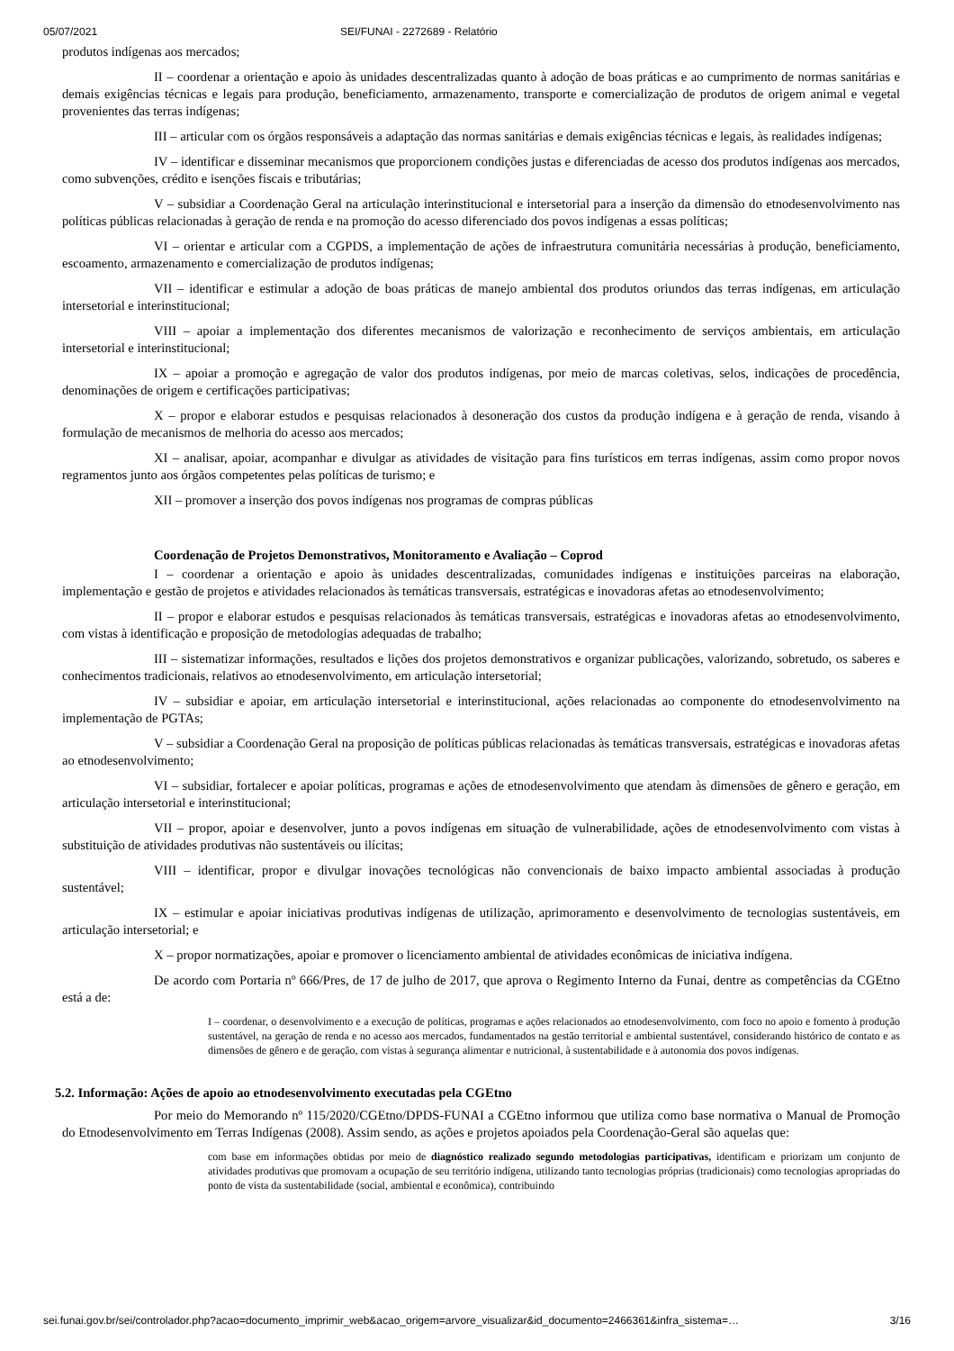05/07/2021 SEI/FUNAI - 2272689 - Relatório
produtos indígenas aos mercados;
II – coordenar a orientação e apoio às unidades descentralizadas quanto à adoção de boas práticas e ao cumprimento de normas sanitárias e demais exigências técnicas e legais para produção, beneficiamento, armazenamento, transporte e comercialização de produtos de origem animal e vegetal provenientes das terras indígenas;
III – articular com os órgãos responsáveis a adaptação das normas sanitárias e demais exigências técnicas e legais, às realidades indígenas;
IV – identificar e disseminar mecanismos que proporcionem condições justas e diferenciadas de acesso dos produtos indígenas aos mercados, como subvenções, crédito e isenções fiscais e tributárias;
V – subsidiar a Coordenação Geral na articulação interinstitucional e intersetorial para a inserção da dimensão do etnodesenvolvimento nas políticas públicas relacionadas à geração de renda e na promoção do acesso diferenciado dos povos indígenas a essas políticas;
VI – orientar e articular com a CGPDS, a implementação de ações de infraestrutura comunitária necessárias à produção, beneficiamento, escoamento, armazenamento e comercialização de produtos indígenas;
VII – identificar e estimular a adoção de boas práticas de manejo ambiental dos produtos oriundos das terras indígenas, em articulação intersetorial e interinstitucional;
VIII – apoiar a implementação dos diferentes mecanismos de valorização e reconhecimento de serviços ambientais, em articulação intersetorial e interinstitucional;
IX – apoiar a promoção e agregação de valor dos produtos indígenas, por meio de marcas coletivas, selos, indicações de procedência, denominações de origem e certificações participativas;
X – propor e elaborar estudos e pesquisas relacionados à desoneração dos custos da produção indígena e à geração de renda, visando à formulação de mecanismos de melhoria do acesso aos mercados;
XI – analisar, apoiar, acompanhar e divulgar as atividades de visitação para fins turísticos em terras indígenas, assim como propor novos regramentos junto aos órgãos competentes pelas políticas de turismo; e
XII – promover a inserção dos povos indígenas nos programas de compras públicas
Coordenação de Projetos Demonstrativos, Monitoramento e Avaliação – Coprod
I – coordenar a orientação e apoio às unidades descentralizadas, comunidades indígenas e instituições parceiras na elaboração, implementação e gestão de projetos e atividades relacionados às temáticas transversais, estratégicas e inovadoras afetas ao etnodesenvolvimento;
II – propor e elaborar estudos e pesquisas relacionados às temáticas transversais, estratégicas e inovadoras afetas ao etnodesenvolvimento, com vistas à identificação e proposição de metodologias adequadas de trabalho;
III – sistematizar informações, resultados e lições dos projetos demonstrativos e organizar publicações, valorizando, sobretudo, os saberes e conhecimentos tradicionais, relativos ao etnodesenvolvimento, em articulação intersetorial;
IV – subsidiar e apoiar, em articulação intersetorial e interinstitucional, ações relacionadas ao componente do etnodesenvolvimento na implementação de PGTAs;
V – subsidiar a Coordenação Geral na proposição de políticas públicas relacionadas às temáticas transversais, estratégicas e inovadoras afetas ao etnodesenvolvimento;
VI – subsidiar, fortalecer e apoiar políticas, programas e ações de etnodesenvolvimento que atendam às dimensões de gênero e geração, em articulação intersetorial e interinstitucional;
VII – propor, apoiar e desenvolver, junto a povos indígenas em situação de vulnerabilidade, ações de etnodesenvolvimento com vistas à substituição de atividades produtivas não sustentáveis ou ilícitas;
VIII – identificar, propor e divulgar inovações tecnológicas não convencionais de baixo impacto ambiental associadas à produção sustentável;
IX – estimular e apoiar iniciativas produtivas indígenas de utilização, aprimoramento e desenvolvimento de tecnologias sustentáveis, em articulação intersetorial; e
X – propor normatizações, apoiar e promover o licenciamento ambiental de atividades econômicas de iniciativa indígena.
De acordo com Portaria nº 666/Pres, de 17 de julho de 2017, que aprova o Regimento Interno da Funai, dentre as competências da CGEtno está a de:
I – coordenar, o desenvolvimento e a execução de políticas, programas e ações relacionados ao etnodesenvolvimento, com foco no apoio e fomento à produção sustentável, na geração de renda e no acesso aos mercados, fundamentados na gestão territorial e ambiental sustentável, considerando histórico de contato e as dimensões de gênero e de geração, com vistas à segurança alimentar e nutricional, à sustentabilidade e à autonomia dos povos indígenas.
5.2. Informação: Ações de apoio ao etnodesenvolvimento executadas pela CGEtno
Por meio do Memorando nº 115/2020/CGEtno/DPDS-FUNAI a CGEtno informou que utiliza como base normativa o Manual de Promoção do Etnodesenvolvimento em Terras Indígenas (2008). Assim sendo, as ações e projetos apoiados pela Coordenação-Geral são aquelas que:
com base em informações obtidas por meio de diagnóstico realizado segundo metodologias participativas, identificam e priorizam um conjunto de atividades produtivas que promovam a ocupação de seu território indígena, utilizando tanto tecnologias próprias (tradicionais) como tecnologias apropriadas do ponto de vista da sustentabilidade (social, ambiental e econômica), contribuindo
sei.funai.gov.br/sei/controlador.php?acao=documento_imprimir_web&acao_origem=arvore_visualizar&id_documento=2466361&infra_sistema=… 3/16